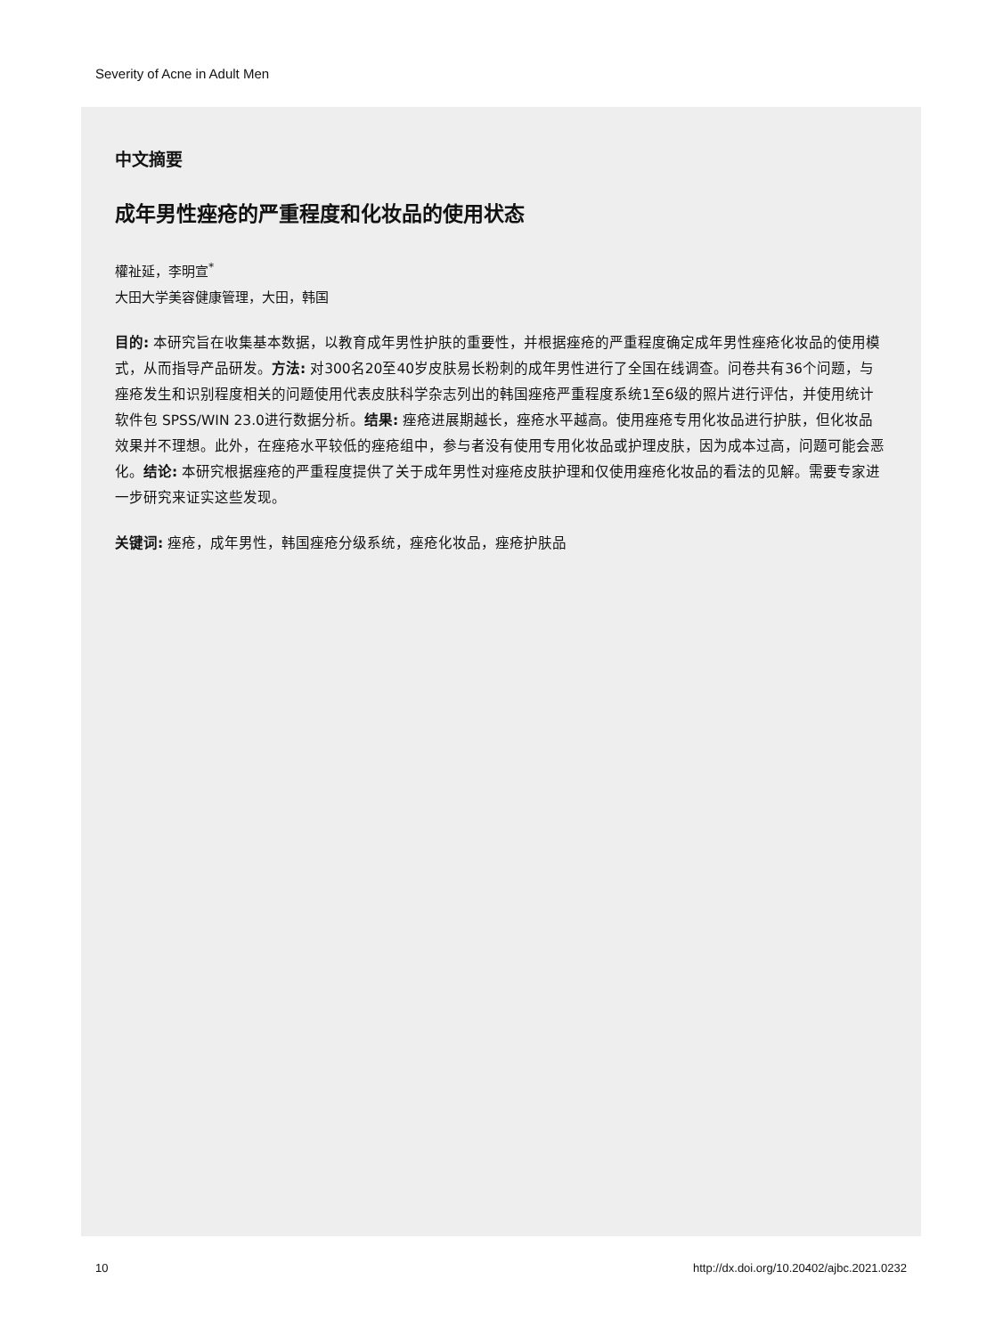Severity of Acne in Adult Men
中文摘要
成年男性痤疮的严重程度和化妆品的使用状态
權祉延，李明宣<sup>*</sup>
大田大学美容健康管理，大田，韩国
目的: 本研究旨在收集基本数据，以教育成年男性护肤的重要性，并根据痤疮的严重程度确定成年男性痤疮化妆品的使用模式，从而指导产品研发。方法: 对300名20至40岁皮肤易长粉刺的成年男性进行了全国在线调查。问卷共有36个问题，与痤疮发生和识别程度相关的问题使用代表皮肤科学杂志列出的韩国痤疮严重程度系统1至6级的照片进行评估，并使用统计软件包 SPSS/WIN 23.0进行数据分析。结果: 痤疮进展期越长，痤疮水平越高。使用痤疮专用化妆品进行护肤，但化妆品效果并不理想。此外，在痤疮水平较低的痤疮组中，参与者没有使用专用化妆品或护理皮肤，因为成本过高，问题可能会恶化。结论: 本研究根据痤疮的严重程度提供了关于成年男性对痤疮皮肤护理和仅使用痤疮化妆品的看法的见解。需要专家进一步研究来证实这些发现。
关键词: 痤疮，成年男性，韩国痤疮分级系统，痤疮化妆品，痤疮护肤品
10
http://dx.doi.org/10.20402/ajbc.2021.0232